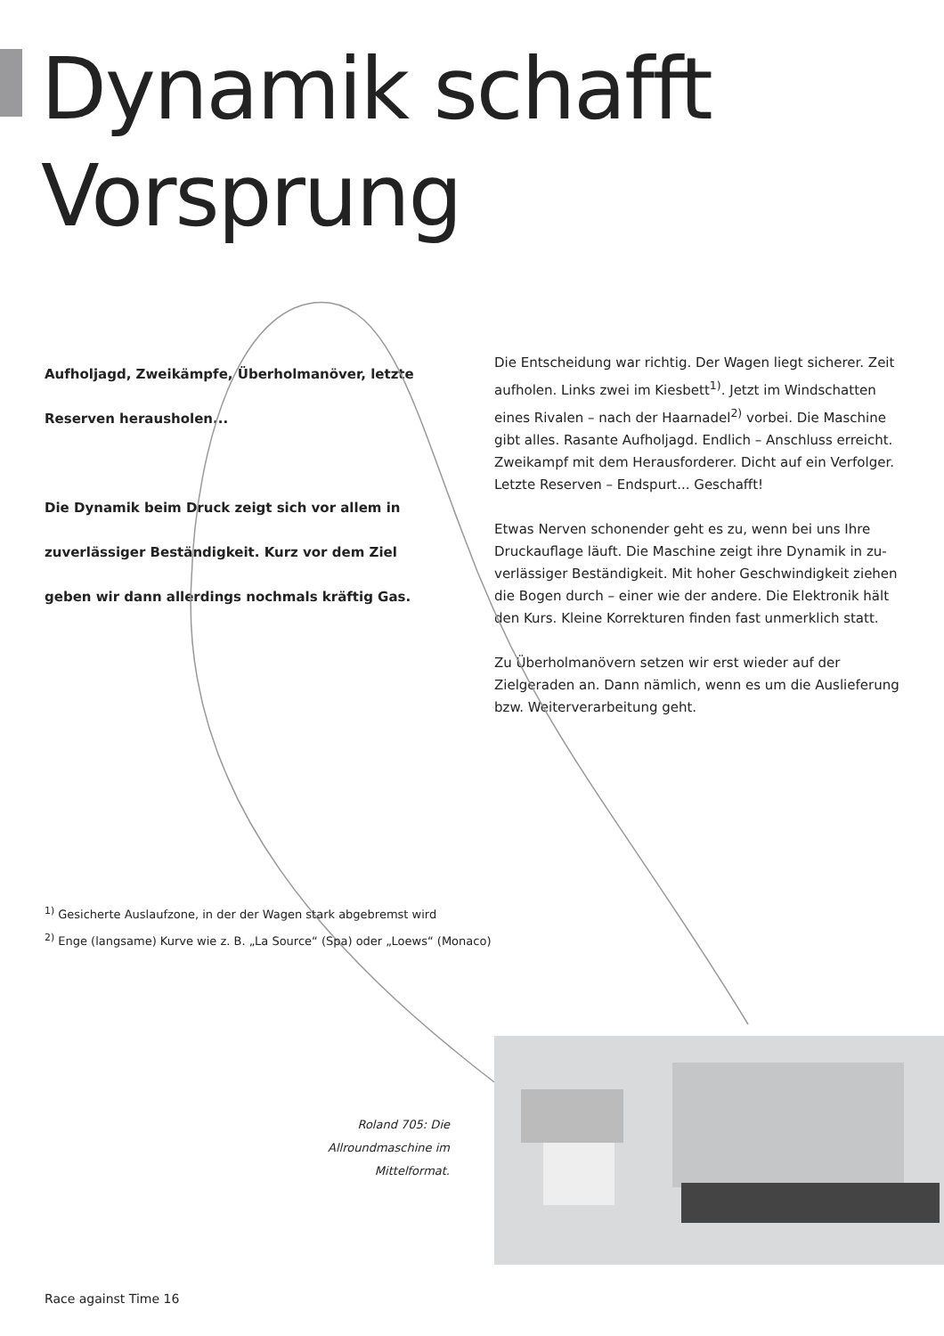Dynamik schafft
Vorsprung
Aufholjagd, Zweikämpfe, Überholmanöver, letzte Reserven herausholen...
Die Dynamik beim Druck zeigt sich vor allem in zuver­lässiger Beständigkeit. Kurz vor dem Ziel geben wir dann allerdings nochmals kräftig Gas.
Die Entscheidung war richtig. Der Wagen liegt sicherer. Zeit aufholen. Links zwei im Kiesbett<sup>1)</sup>. Jetzt im Windschatten eines Rivalen – nach der Haarnadel<sup>2)</sup> vorbei. Die Maschine gibt alles. Rasante Aufholjagd. Endlich – Anschluss erreicht. Zweikampf mit dem Herausforderer. Dicht auf ein Verfolger. Letzte Reserven – Endspurt... Geschafft!
Etwas Nerven schonender geht es zu, wenn bei uns Ihre Druckauflage läuft. Die Maschine zeigt ihre Dynamik in zu­verlässiger Beständigkeit. Mit hoher Geschwindigkeit ziehen die Bogen durch – einer wie der andere. Die Elektronik hält den Kurs. Kleine Korrekturen finden fast unmerklich statt.
Zu Überholmanövern setzen wir erst wieder auf der Zielgera­den an. Dann nämlich, wenn es um die Auslieferung bzw. Weiterverarbeitung geht.
<sup>1)</sup> Gesicherte Auslaufzone, in der der Wagen stark abgebremst wird
<sup>2)</sup> Enge (langsame) Kurve wie z. B. „La Source“ (Spa) oder „Loews“ (Monaco)
Roland 705: Die Allround­maschine im Mittelformat.
Race against Time 16